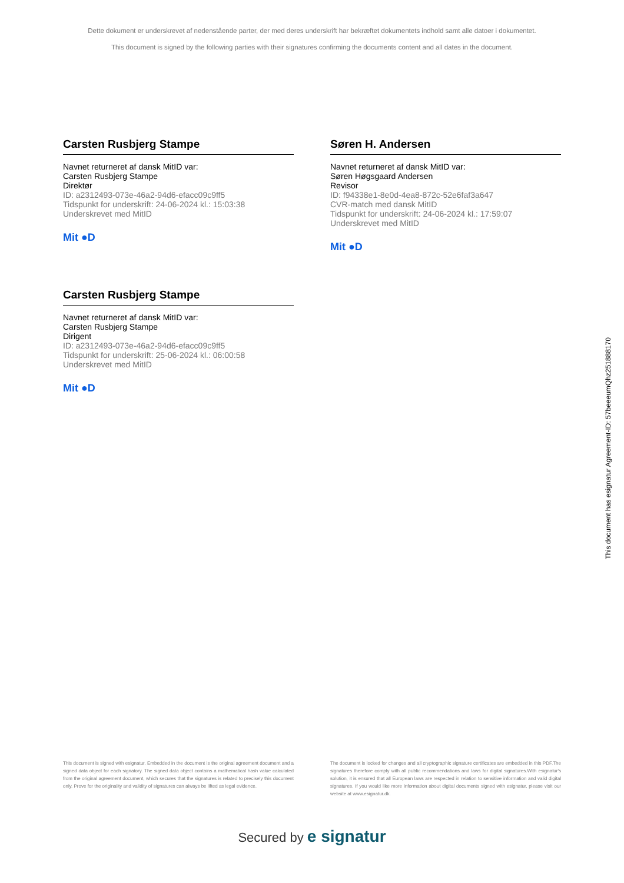Dette dokument er underskrevet af nedenstående parter, der med deres underskrift har bekræftet dokumentets indhold samt alle datoer i dokumentet.
This document is signed by the following parties with their signatures confirming the documents content and all dates in the document.
Carsten Rusbjerg Stampe
Navnet returneret af dansk MitID var:
Carsten Rusbjerg Stampe
Direktør
ID: a2312493-073e-46a2-94d6-efacc09c9ff5
Tidspunkt for underskrift: 24-06-2024 kl.: 15:03:38
Underskrevet med MitID
Mit ●D
Søren H. Andersen
Navnet returneret af dansk MitID var:
Søren Høgsgaard Andersen
Revisor
ID: f94338e1-8e0d-4ea8-872c-52e6faf3a647
CVR-match med dansk MitID
Tidspunkt for underskrift: 24-06-2024 kl.: 17:59:07
Underskrevet med MitID
Mit ●D
Carsten Rusbjerg Stampe
Navnet returneret af dansk MitID var:
Carsten Rusbjerg Stampe
Dirigent
ID: a2312493-073e-46a2-94d6-efacc09c9ff5
Tidspunkt for underskrift: 25-06-2024 kl.: 06:00:58
Underskrevet med MitID
Mit ●D
This document has esignatur Agreement-ID: 57beeeumQhz251888170
This document is signed with esignatur. Embedded in the document is the original agreement document and a signed data object for each signatory. The signed data object contains a mathematical hash value calculated from the original agreement document, which secures that the signatures is related to precisely this document only. Prove for the originality and validity of signatures can always be lifted as legal evidence.
The document is locked for changes and all cryptographic signature certificates are embedded in this PDF.The signatures therefore comply with all public recommendations and laws for digital signatures.With esignatur's solution, it is ensured that all European laws are respected in relation to sensitive information and valid digital signatures. If you would like more information about digital documents signed with esignatur, please visit our website at www.esignatur.dk.
Secured by e signatur